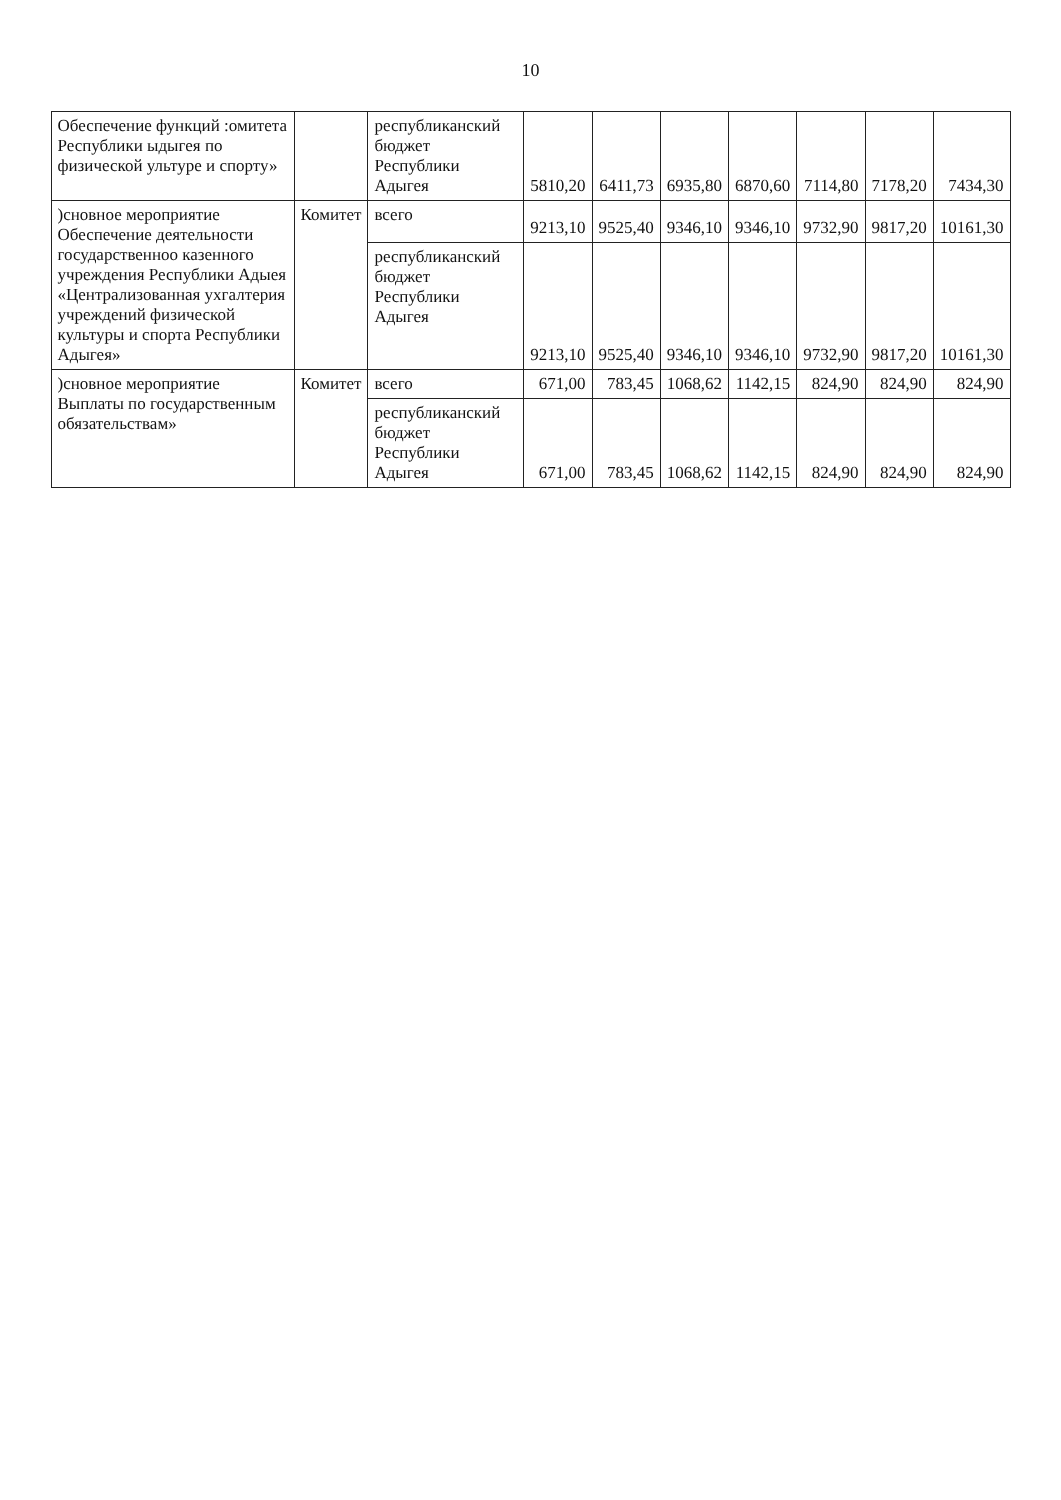10
| Обеспечение функций :омитета Республики ыдыгея по физической ультуре и спорту» | | республиканский бюджет Республики Адыгея | 5810,20 | 6411,73 | 6935,80 | 6870,60 | 7114,80 | 7178,20 | 7434,30 |
| )сновное мероприятие Обеспечение деятельности государственноо казенного учреждения Республики Адыея «Централизованная ухгалтерия учреждений физической культуры и спорта Республики Адыгея» | Комитет | всего | 9213,10 | 9525,40 | 9346,10 | 9346,10 | 9732,90 | 9817,20 | 10161,30 |
| | | республиканский бюджет Республики Адыгея | 9213,10 | 9525,40 | 9346,10 | 9346,10 | 9732,90 | 9817,20 | 10161,30 |
| )сновное мероприятие Выплаты по государственным обязательствам» | Комитет | всего | 671,00 | 783,45 | 1068,62 | 1142,15 | 824,90 | 824,90 | 824,90 |
| | | республиканский бюджет Республики Адыгея | 671,00 | 783,45 | 1068,62 | 1142,15 | 824,90 | 824,90 | 824,90 |